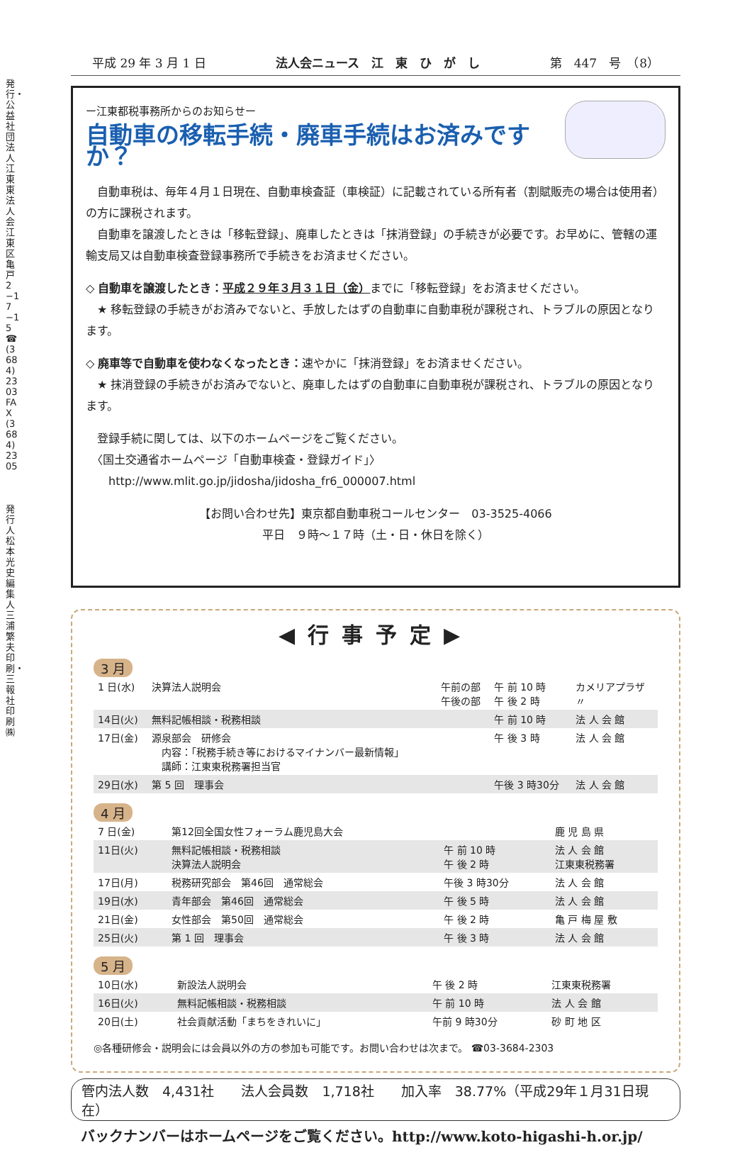発行・公益社団法人江東東法人会 江東区亀戸2−17−15 ☎(3684)2303 FAX(3684)2305
発行人 松本光史 編集人 三浦繁夫 印刷・三報社印刷㈱
平成 29 年 3 月 1 日 法人会ニュース　江　東　ひ　が　し 第　447　号　（8）
ー江東都税事務所からのお知らせー
自動車の移転手続・廃車手続はお済みですか？
　自動車税は、毎年４月１日現在、自動車検査証（車検証）に記載されている所有者（割賦販売の場合は使用者）の方に課税されます。
　自動車を譲渡したときは「移転登録」、廃車したときは「抹消登録」の手続きが必要です。お早めに、管轄の運輸支局又は自動車検査登録事務所で手続きをお済ませください。
◇ 自動車を譲渡したとき：平成２９年３月３１日（金）までに「移転登録」をお済ませください。
　★ 移転登録の手続きがお済みでないと、手放したはずの自動車に自動車税が課税され、トラブルの原因となります。
◇ 廃車等で自動車を使わなくなったとき：速やかに「抹消登録」をお済ませください。
　★ 抹消登録の手続きがお済みでないと、廃車したはずの自動車に自動車税が課税され、トラブルの原因となります。
　登録手続に関しては、以下のホームページをご覧ください。
　〈国土交通省ホームページ「自動車検査・登録ガイド」〉
　　http://www.mlit.go.jp/jidosha/jidosha_fr6_000007.html
【お問い合わせ先】東京都自動車税コールセンター　03-3525-4066
平日　９時〜１７時（土・日・休日を除く）
◀行事予定▶
3 月
| 1 日(水) | 決算法人説明会 | 午前の部 午後の部 | 午 前 10 時 午 後 2 時 | カメリアプラザ 〃 |
| 14日(火) | 無料記帳相談・税務相談 | | 午 前 10 時 | 法 人 会 館 |
| 17日(金) | 源泉部会 研修会 内容：「税務手続き等におけるマイナンバー最新情報」 講師：江東東税務署担当官 | | 午 後 3 時 | 法 人 会 館 |
| 29日(水) | 第 5 回 理事会 | | 午後 3 時30分 | 法 人 会 館 |
4 月
| 7 日(金) | 第12回全国女性フォーラム鹿児島大会 | | 鹿 児 島 県 |
| 11日(火) | 無料記帳相談・税務相談 決算法人説明会 | 午 前 10 時 午 後 2 時 | 法 人 会 館 江東東税務署 |
| 17日(月) | 税務研究部会 第46回 通常総会 | 午後 3 時30分 | 法 人 会 館 |
| 19日(水) | 青年部会 第46回 通常総会 | 午 後 5 時 | 法 人 会 館 |
| 21日(金) | 女性部会 第50回 通常総会 | 午 後 2 時 | 亀 戸 梅 屋 敷 |
| 25日(火) | 第 1 回 理事会 | 午 後 3 時 | 法 人 会 館 |
5 月
| 10日(水) | 新設法人説明会 | 午 後 2 時 | 江東東税務署 |
| 16日(火) | 無料記帳相談・税務相談 | 午 前 10 時 | 法 人 会 館 |
| 20日(土) | 社会貢献活動「まちをきれいに」 | 午前 9 時30分 | 砂 町 地 区 |
◎各種研修会・説明会には会員以外の方の参加も可能です。お問い合わせは次まで。 ☎03-3684-2303
管内法人数　4,431社　　法人会員数　1,718社　　加入率　38.77%（平成29年１月31日現在）
バックナンバーはホームページをご覧ください。http://www.koto-higashi-h.or.jp/